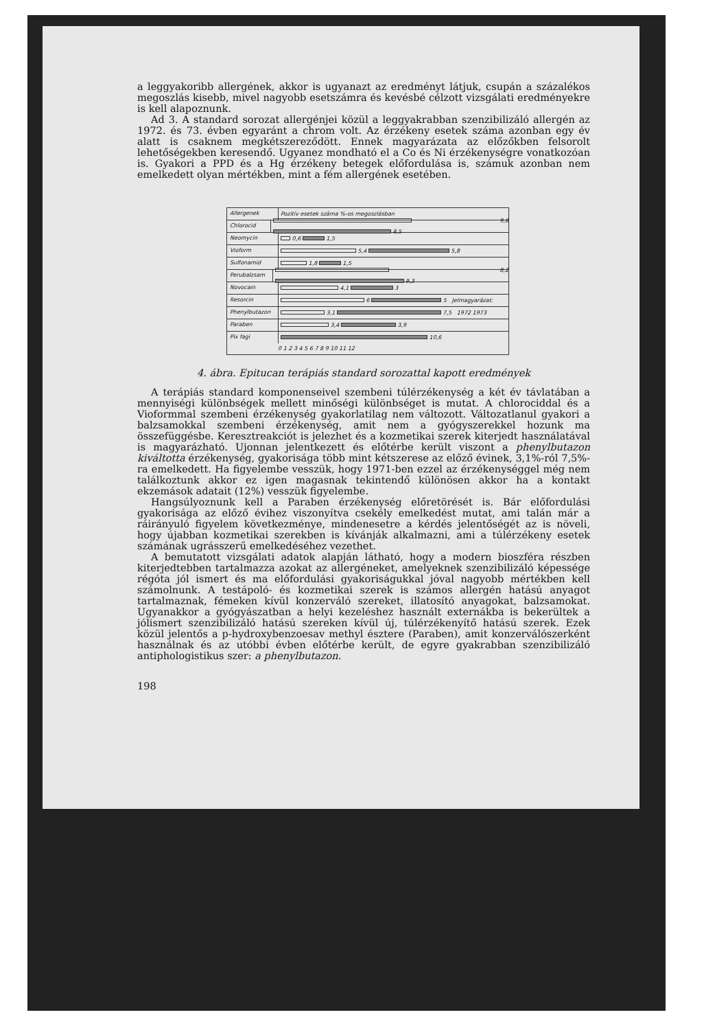a leggyakoribb allergének, akkor is ugyanazt az eredményt látjuk, csupán a százalékos megoszlás kisebb, mivel nagyobb esetszámra és kevésbé célzott vizsgálati eredményekre is kell alapoznunk.
Ad 3. A standard sorozat allergénjei közül a leggyakrabban szenzibilizáló allergén az 1972. és 73. évben egyaránt a chrom volt. Az érzékeny esetek száma azonban egy év alatt is csaknem megkétszereződött. Ennek magyarázata az előzőkben felsorolt lehetőségekben keresendő. Ugyanez mondható el a Co és Ni érzékenységre vonatkozóan is. Gyakori a PPD és a Hg érzékeny betegek előfordulása is, számuk azonban nem emelkedett olyan mértékben, mint a fém allergének esetében.
Allergenek
Pozitív esetek száma %-os megoszlásban
Chlorocid
9,8 8,5
Neomycin
0,6 1,5
Vioform
5,4 5,8
Sulfonamid
1,8 1,5
Perubalzsam
8,2 9,3
Novocain
4,1 3
Resorcin
6 5 Jelmagyarázat:
Phenylbutazon
3,1 7,5 1972 1973
Paraben
3,4 3,9
Pix fagi
10,6
0 1 2 3 4 5 6 7 8 9 10 11 12
4. ábra. Epitucan terápiás standard sorozattal kapott eredmények
A terápiás standard komponenseivel szembeni túlérzékenység a két év távlatában a mennyiségi különbségek mellett minőségi különbséget is mutat. A chlorociddal és a Vioformmal szembeni érzékenység gyakorlatilag nem változott. Változatlanul gyakori a balzsamokkal szembeni érzékenység, amit nem a gyógyszerekkel hozunk ma összefüggésbe. Keresztreakciót is jelezhet és a kozmetikai szerek kiterjedt használatával is magyarázható. Ujonnan jelentkezett és előtérbe került viszont a phenylbutazon kiváltotta érzékenység, gyakorisága több mint kétszerese az előző évinek, 3,1%-ról 7,5%-ra emelkedett. Ha figyelembe vesszük, hogy 1971-ben ezzel az érzékenységgel még nem találkoztunk akkor ez igen magasnak tekintendő különösen akkor ha a kontakt ekzemások adatait (12%) vesszük figyelembe.
Hangsúlyoznunk kell a Paraben érzékenység előretörését is. Bár előfordulási gyakorisága az előző évihez viszonyítva csekély emelkedést mutat, ami talán már a ráirányuló figyelem következménye, mindenesetre a kérdés jelentőségét az is növeli, hogy újabban kozmetikai szerekben is kívánják alkalmazni, ami a túlérzékeny esetek számának ugrásszerű emelkedéséhez vezethet.
A bemutatott vizsgálati adatok alapján látható, hogy a modern bioszféra részben kiterjedtebben tartalmazza azokat az allergéneket, amelyeknek szenzibilizáló képessége régóta jól ismert és ma előfordulási gyakoriságukkal jóval nagyobb mértékben kell számolnunk. A testápoló- és kozmetikai szerek is számos allergén hatású anyagot tartalmaznak, fémeken kívül konzerváló szereket, illatosító anyagokat, balzsamokat. Ugyanakkor a gyógyászatban a helyi kezeléshez használt externákba is bekerültek a jólismert szenzibilizáló hatású szereken kívül új, túlérzékenyítő hatású szerek. Ezek közül jelentős a p-hydroxybenzoesav methyl észtere (Paraben), amit konzerválószerként használnak és az utóbbi évben előtérbe került, de egyre gyakrabban szenzibilizáló antiphologistikus szer: a phenylbutazon.
198